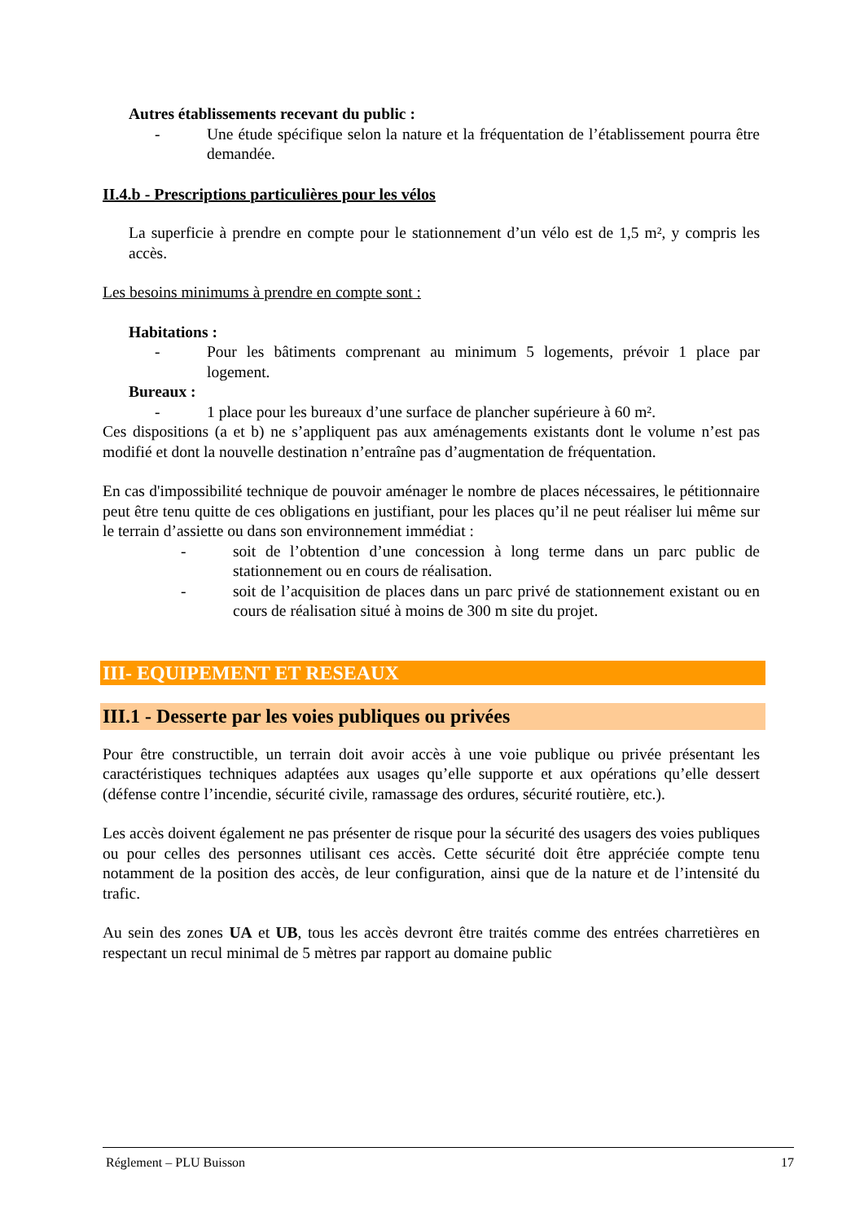Autres établissements recevant du public :
- Une étude spécifique selon la nature et la fréquentation de l’établissement pourra être demandée.
II.4.b - Prescriptions particulières pour les vélos
La superficie à prendre en compte pour le stationnement d’un vélo est de 1,5 m², y compris les accès.
Les besoins minimums à prendre en compte sont :
Habitations :
- Pour les bâtiments comprenant au minimum 5 logements, prévoir 1 place par logement.
Bureaux :
- 1 place pour les bureaux d’une surface de plancher supérieure à 60 m².
Ces dispositions (a et b) ne s’appliquent pas aux aménagements existants dont le volume n’est pas modifié et dont la nouvelle destination n’entraîne pas d’augmentation de fréquentation.
En cas d'impossibilité technique de pouvoir aménager le nombre de places nécessaires, le pétitionnaire peut être tenu quitte de ces obligations en justifiant, pour les places qu’il ne peut réaliser lui même sur le terrain d’assiette ou dans son environnement immédiat :
- soit de l’obtention d’une concession à long terme dans un parc public de stationnement ou en cours de réalisation.
- soit de l’acquisition de places dans un parc privé de stationnement existant ou en cours de réalisation situé à moins de 300 m site du projet.
III- EQUIPEMENT ET RESEAUX
III.1 - Desserte par les voies publiques ou privées
Pour être constructible, un terrain doit avoir accès à une voie publique ou privée présentant les caractéristiques techniques adaptées aux usages qu’elle supporte et aux opérations qu’elle dessert (défense contre l’incendie, sécurité civile, ramassage des ordures, sécurité routière, etc.).
Les accès doivent également ne pas présenter de risque pour la sécurité des usagers des voies publiques ou pour celles des personnes utilisant ces accès. Cette sécurité doit être appréciée compte tenu notamment de la position des accès, de leur configuration, ainsi que de la nature et de l’intensité du trafic.
Au sein des zones UA et UB, tous les accès devront être traités comme des entrées charretières en respectant un recul minimal de 5 mètres par rapport au domaine public
Réglement – PLU Buisson 17